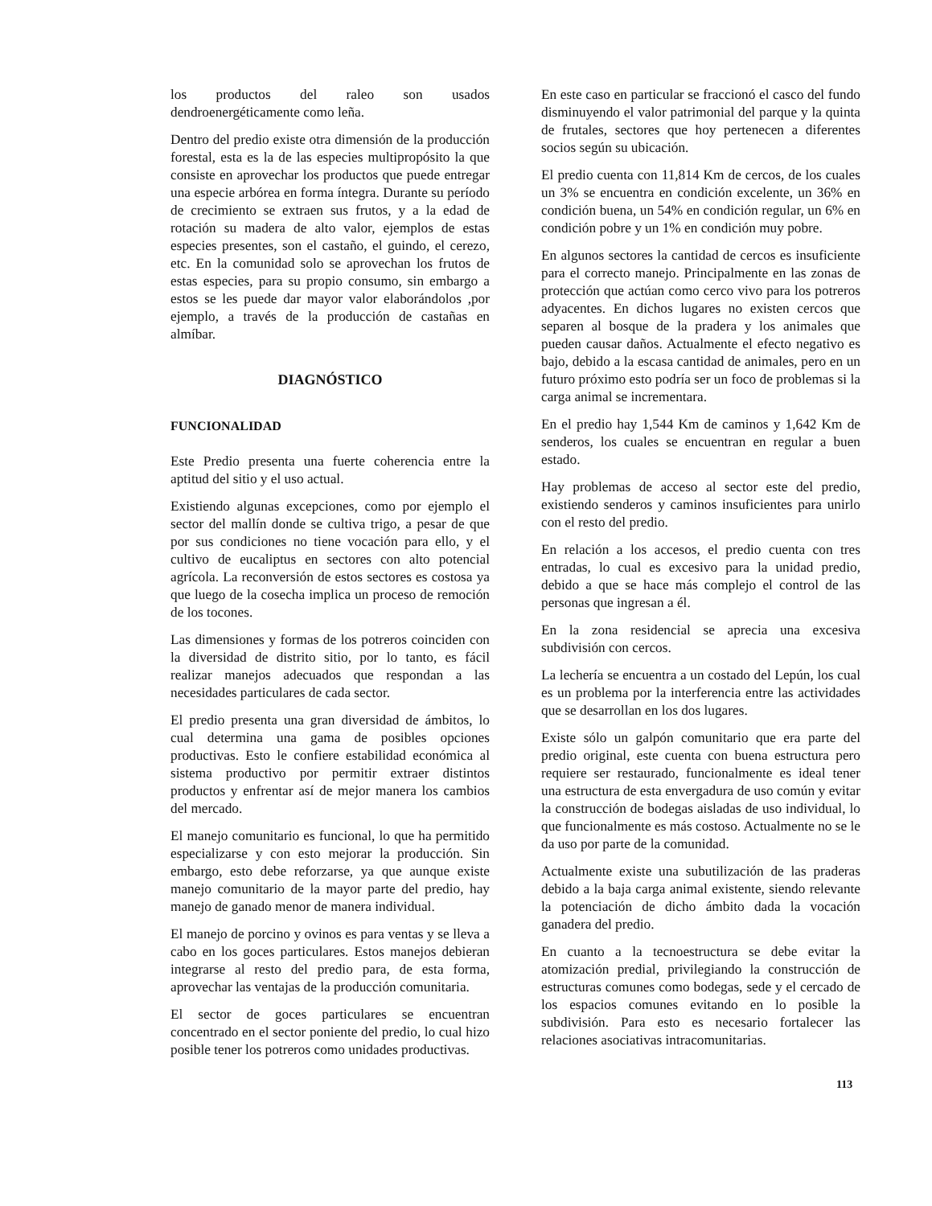los productos del raleo son usados dendroenergéticamente como leña.
Dentro del predio existe otra dimensión de la producción forestal, esta es la de las especies multipropósito la que consiste en aprovechar los productos que puede entregar una especie arbórea en forma íntegra. Durante su período de crecimiento se extraen sus frutos, y a la edad de rotación su madera de alto valor, ejemplos de estas especies presentes, son el castaño, el guindo, el cerezo, etc. En la comunidad solo se aprovechan los frutos de estas especies, para su propio consumo, sin embargo a estos se les puede dar mayor valor elaborándolos ,por ejemplo, a través de la producción de castañas en almíbar.
DIAGNÓSTICO
FUNCIONALIDAD
Este Predio presenta una fuerte coherencia entre la aptitud del sitio y el uso actual.
Existiendo algunas excepciones, como por ejemplo el sector del mallín donde se cultiva trigo, a pesar de que por sus condiciones no tiene vocación para ello, y el cultivo de eucaliptus en sectores con alto potencial agrícola. La reconversión de estos sectores es costosa ya que luego de la cosecha implica un proceso de remoción de los tocones.
Las dimensiones y formas de los potreros coinciden con la diversidad de distrito sitio, por lo tanto, es fácil realizar manejos adecuados que respondan a las necesidades particulares de cada sector.
El predio presenta una gran diversidad de ámbitos, lo cual determina una gama de posibles opciones productivas. Esto le confiere estabilidad económica al sistema productivo por permitir extraer distintos productos y enfrentar así de mejor manera los cambios del mercado.
El manejo comunitario es funcional, lo que ha permitido especializarse y con esto mejorar la producción. Sin embargo, esto debe reforzarse, ya que aunque existe manejo comunitario de la mayor parte del predio, hay manejo de ganado menor de manera individual.
El manejo de porcino y ovinos es para ventas y se lleva a cabo en los goces particulares. Estos manejos debieran integrarse al resto del predio para, de esta forma, aprovechar las ventajas de la producción comunitaria.
El sector de goces particulares se encuentran concentrado en el sector poniente del predio, lo cual hizo posible tener los potreros como unidades productivas.
En este caso en particular se fraccionó el casco del fundo disminuyendo el valor patrimonial del parque y la quinta de frutales, sectores que hoy pertenecen a diferentes socios según su ubicación.
El predio cuenta con 11,814 Km de cercos, de los cuales un 3% se encuentra en condición excelente, un 36% en condición buena, un 54% en condición regular, un 6% en condición pobre y un 1% en condición muy pobre.
En algunos sectores la cantidad de cercos es insuficiente para el correcto manejo. Principalmente en las zonas de protección que actúan como cerco vivo para los potreros adyacentes. En dichos lugares no existen cercos que separen al bosque de la pradera y los animales que pueden causar daños. Actualmente el efecto negativo es bajo, debido a la escasa cantidad de animales, pero en un futuro próximo esto podría ser un foco de problemas si la carga animal se incrementara.
En el predio hay 1,544 Km de caminos y 1,642 Km de senderos, los cuales se encuentran en regular a buen estado.
Hay problemas de acceso al sector este del predio, existiendo senderos y caminos insuficientes para unirlo con el resto del predio.
En relación a los accesos, el predio cuenta con tres entradas, lo cual es excesivo para la unidad predio, debido a que se hace más complejo el control de las personas que ingresan a él.
En la zona residencial se aprecia una excesiva subdivisión con cercos.
La lechería se encuentra a un costado del Lepún, los cual es un problema por la interferencia entre las actividades que se desarrollan en los dos lugares.
Existe sólo un galpón comunitario que era parte del predio original, este cuenta con buena estructura pero requiere ser restaurado, funcionalmente es ideal tener una estructura de esta envergadura de uso común y evitar la construcción de bodegas aisladas de uso individual, lo que funcionalmente es más costoso. Actualmente no se le da uso por parte de la comunidad.
Actualmente existe una subutilización de las praderas debido a la baja carga animal existente, siendo relevante la potenciación de dicho ámbito dada la vocación ganadera del predio.
En cuanto a la tecnoestructura se debe evitar la atomización predial, privilegiando la construcción de estructuras comunes como bodegas, sede y el cercado de los espacios comunes evitando en lo posible la subdivisión. Para esto es necesario fortalecer las relaciones asociativas intracomunitarias.
113